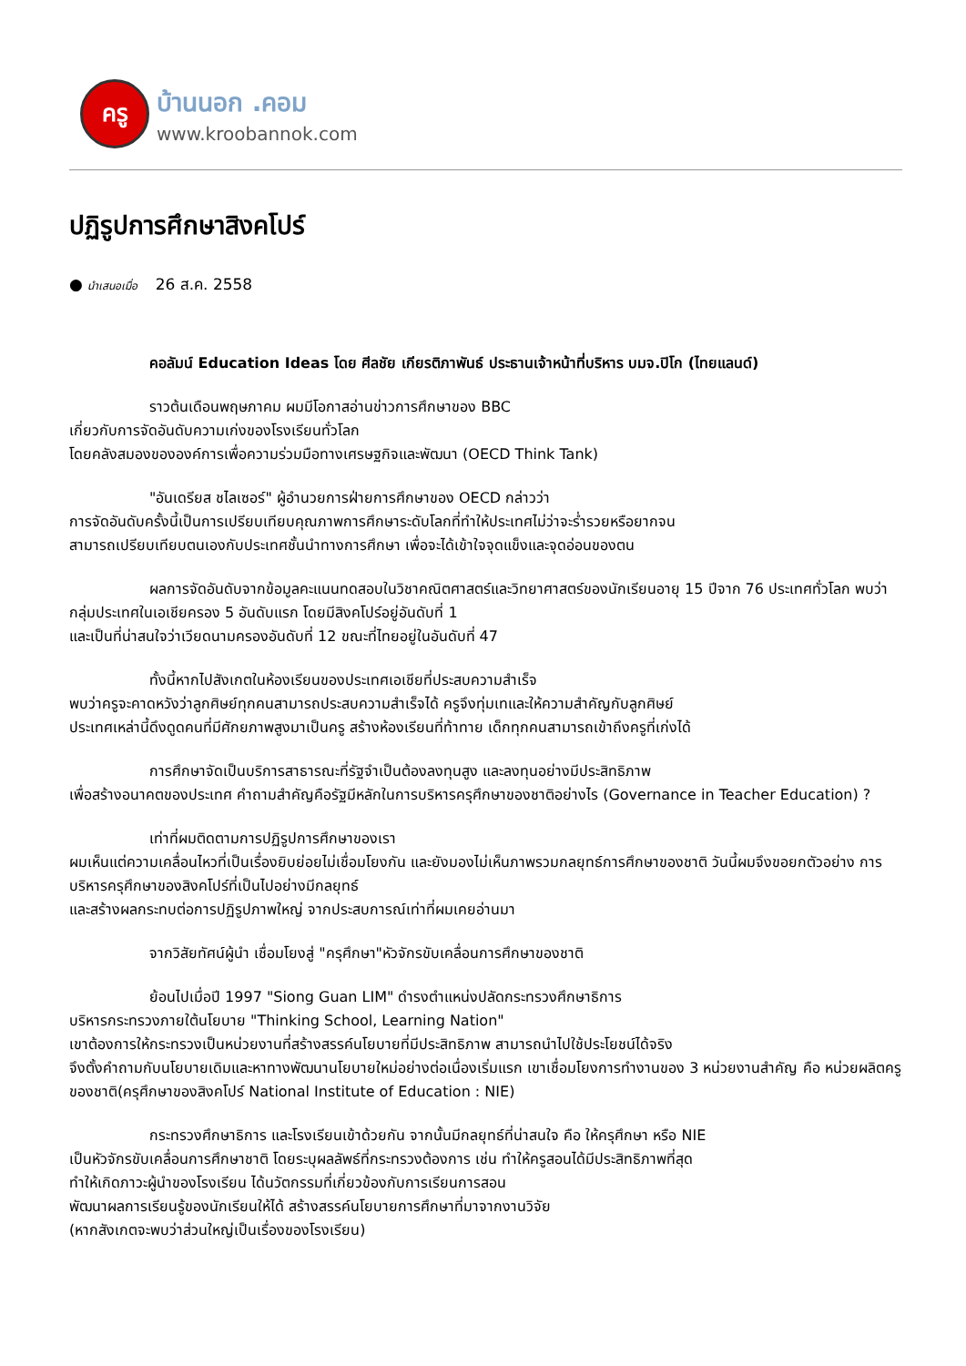ครู
บ้านนอก .คอม
www.kroobannok.com
ปฏิรูปการศึกษาสิงคโปร์
● นำเสนอเมื่อ 26 ส.ค. 2558
คอลัมน์ Education Ideas โดย ศีลชัย เกียรติภาพันธ์ ประธานเจ้าหน้าที่บริหาร บมจ.ปิโก (ไทยแลนด์)
ราวต้นเดือนพฤษภาคม ผมมีโอกาสอ่านข่าวการศึกษาของ BBC
เกี่ยวกับการจัดอันดับความเก่งของโรงเรียนทั่วโลก
โดยคลังสมองขององค์การเพื่อความร่วมมือทางเศรษฐกิจและพัฒนา (OECD Think Tank)
"อันเดรียส ชไลเซอร์" ผู้อำนวยการฝ่ายการศึกษาของ OECD กล่าวว่า
การจัดอันดับครั้งนี้เป็นการเปรียบเทียบคุณภาพการศึกษาระดับโลกที่ทำให้ประเทศไม่ว่าจะร่ำรวยหรือยากจน
สามารถเปรียบเทียบตนเองกับประเทศชั้นนำทางการศึกษา เพื่อจะได้เข้าใจจุดแข็งและจุดอ่อนของตน
ผลการจัดอันดับจากข้อมูลคะแนนทดสอบในวิชาคณิตศาสตร์และวิทยาศาสตร์ของนักเรียนอายุ 15 ปีจาก 76 ประเทศทั่วโลก พบว่ากลุ่มประเทศในเอเชียครอง 5 อันดับแรก โดยมีสิงคโปร์อยู่อันดับที่ 1
และเป็นที่น่าสนใจว่าเวียดนามครองอันดับที่ 12 ขณะที่ไทยอยู่ในอันดับที่ 47
ทั้งนี้หากไปสังเกตในห้องเรียนของประเทศเอเชียที่ประสบความสำเร็จ
พบว่าครูจะคาดหวังว่าลูกศิษย์ทุกคนสามารถประสบความสำเร็จได้ ครูจึงทุ่มเทและให้ความสำคัญกับลูกศิษย์
ประเทศเหล่านี้ดึงดูดคนที่มีศักยภาพสูงมาเป็นครู สร้างห้องเรียนที่ท้าทาย เด็กทุกคนสามารถเข้าถึงครูที่เก่งได้
การศึกษาจัดเป็นบริการสาธารณะที่รัฐจำเป็นต้องลงทุนสูง และลงทุนอย่างมีประสิทธิภาพ
เพื่อสร้างอนาคตของประเทศ คำถามสำคัญคือรัฐมีหลักในการบริหารครุศึกษาของชาติอย่างไร (Governance in Teacher Education) ?
เท่าที่ผมติดตามการปฏิรูปการศึกษาของเรา
ผมเห็นแต่ความเคลื่อนไหวที่เป็นเรื่องยิบย่อยไม่เชื่อมโยงกัน และยังมองไม่เห็นภาพรวมกลยุทธ์การศึกษาของชาติ วันนี้ผมจึงขอยกตัวอย่าง การบริหารครุศึกษาของสิงคโปร์ที่เป็นไปอย่างมีกลยุทธ์
และสร้างผลกระทบต่อการปฏิรูปภาพใหญ่ จากประสบการณ์เท่าที่ผมเคยอ่านมา
จากวิสัยทัศน์ผู้นำ เชื่อมโยงสู่ "ครุศึกษา"หัวจักรขับเคลื่อนการศึกษาของชาติ
ย้อนไปเมื่อปี 1997 "Siong Guan LIM" ดำรงตำแหน่งปลัดกระทรวงศึกษาธิการ
บริหารกระทรวงภายใต้นโยบาย "Thinking School, Learning Nation"
เขาต้องการให้กระทรวงเป็นหน่วยงานที่สร้างสรรค์นโยบายที่มีประสิทธิภาพ สามารถนำไปใช้ประโยชน์ได้จริง
จึงตั้งคำถามกับนโยบายเดิมและหาทางพัฒนานโยบายใหม่อย่างต่อเนื่องเริ่มแรก เขาเชื่อมโยงการทำงานของ 3 หน่วยงานสำคัญ คือ หน่วยผลิตครูของชาติ(ครุศึกษาของสิงคโปร์ National Institute of Education : NIE)
กระทรวงศึกษาธิการ และโรงเรียนเข้าด้วยกัน จากนั้นมีกลยุทธ์ที่น่าสนใจ คือ ให้ครุศึกษา หรือ NIE
เป็นหัวจักรขับเคลื่อนการศึกษาชาติ โดยระบุผลลัพธ์ที่กระทรวงต้องการ เช่น ทำให้ครูสอนได้มีประสิทธิภาพที่สุด
ทำให้เกิดภาวะผู้นำของโรงเรียน ได้นวัตกรรมที่เกี่ยวข้องกับการเรียนการสอน
พัฒนาผลการเรียนรู้ของนักเรียนให้ได้ สร้างสรรค์นโยบายการศึกษาที่มาจากงานวิจัย
(หากสังเกตจะพบว่าส่วนใหญ่เป็นเรื่องของโรงเรียน)